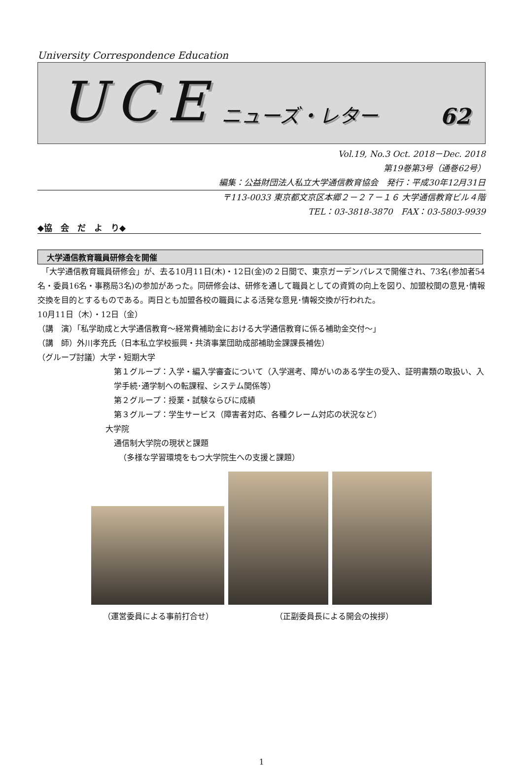University Correspondence Education
UCE ニューズ・レター 62
Vol.19, No.3 Oct. 2018－Dec. 2018
第19巻第3号（通巻62号）
編集：公益財団法人私立大学通信教育協会　発行：平成30年12月31日
〒113-0033 東京都文京区本郷２－２７－１６ 大学通信教育ビル４階
TEL：03-3818-3870　FAX：03-5803-9939
◆協　会　だ　よ　り◆
大学通信教育職員研修会を開催
　「大学通信教育職員研修会」が、去る10月11日(木)・12日(金)の２日間で、東京ガーデンパレスで開催され、73名(参加者54名・委員16名・事務局3名)の参加があった。同研修会は、研修を通して職員としての資質の向上を図り、加盟校間の意見･情報交換を目的とするものである。両日とも加盟各校の職員による活発な意見･情報交換が行われた。
10月11日（木）・12日（金）
（講　演）「私学助成と大学通信教育～経常費補助金における大学通信教育に係る補助金交付～」
（講　師）外川孝充氏（日本私立学校振興・共済事業団助成部補助金課課長補佐）
（グループ討議）大学・短期大学
第１グループ：入学・編入学審査について（入学選考、障がいのある学生の受入、証明書類の取扱い、入学手続･通学制への転課程、システム関係等）
第２グループ：授業・試験ならびに成績
第３グループ：学生サービス（障害者対応、各種クレーム対応の状況など）
大学院
通信制大学院の現状と課題
（多様な学習環境をもつ大学院生への支援と課題）
（運営委員による事前打合せ） （正副委員長による開会の挨拶）
1